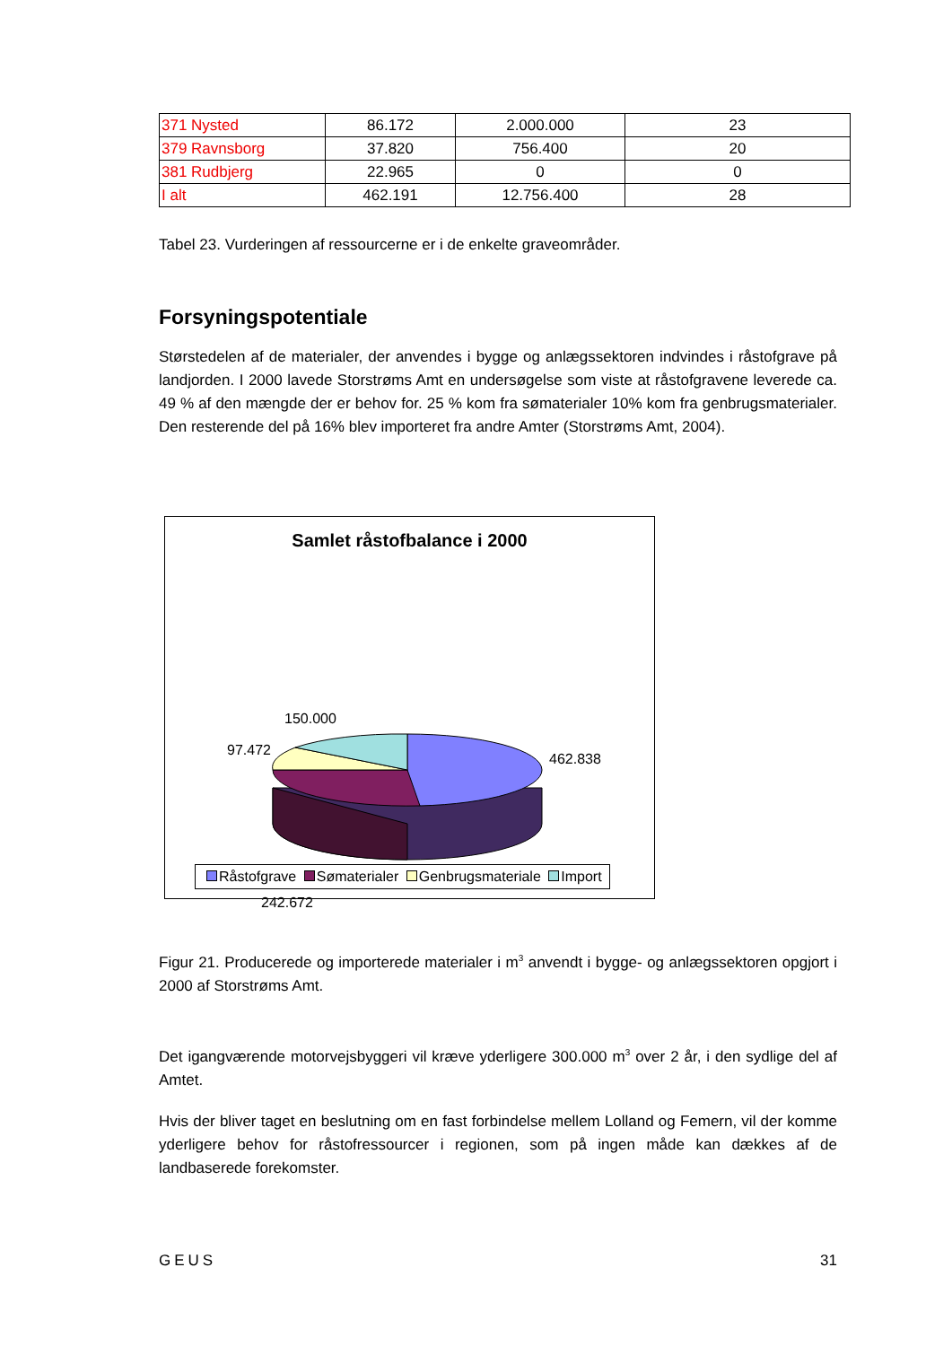| 371 Nysted | 86.172 | 2.000.000 | 23 |
| 379 Ravnsborg | 37.820 | 756.400 | 20 |
| 381 Rudbjerg | 22.965 | 0 | 0 |
| I alt | 462.191 | 12.756.400 | 28 |
Tabel 23. Vurderingen af ressourcerne er i de enkelte graveområder.
Forsyningspotentiale
Størstedelen af de materialer, der anvendes i bygge og anlægssektoren indvindes i råstofgrave på landjorden. I 2000 lavede Storstrøms Amt en undersøgelse som viste at råstofgravene leverede ca. 49 % af den mængde der er behov for. 25 % kom fra sømaterialer 10% kom fra genbrugsmaterialer. Den resterende del på 16% blev importeret fra andre Amter (Storstrøms Amt, 2004).
Samlet råstofbalance i 2000
150.000
97.472
462.838
242.672
Råstofgrave Sømaterialer Genbrugsmateriale Import
Figur 21. Producerede og importerede materialer i m<sup>3</sup> anvendt i bygge- og anlægssektoren opgjort i 2000 af Storstrøms Amt.
Det igangværende motorvejsbyggeri vil kræve yderligere 300.000 m<sup>3</sup> over 2 år, i den sydlige del af Amtet.
Hvis der bliver taget en beslutning om en fast forbindelse mellem Lolland og Femern, vil der komme yderligere behov for råstofressourcer i regionen, som på ingen måde kan dækkes af de landbaserede forekomster.
GEUS 31